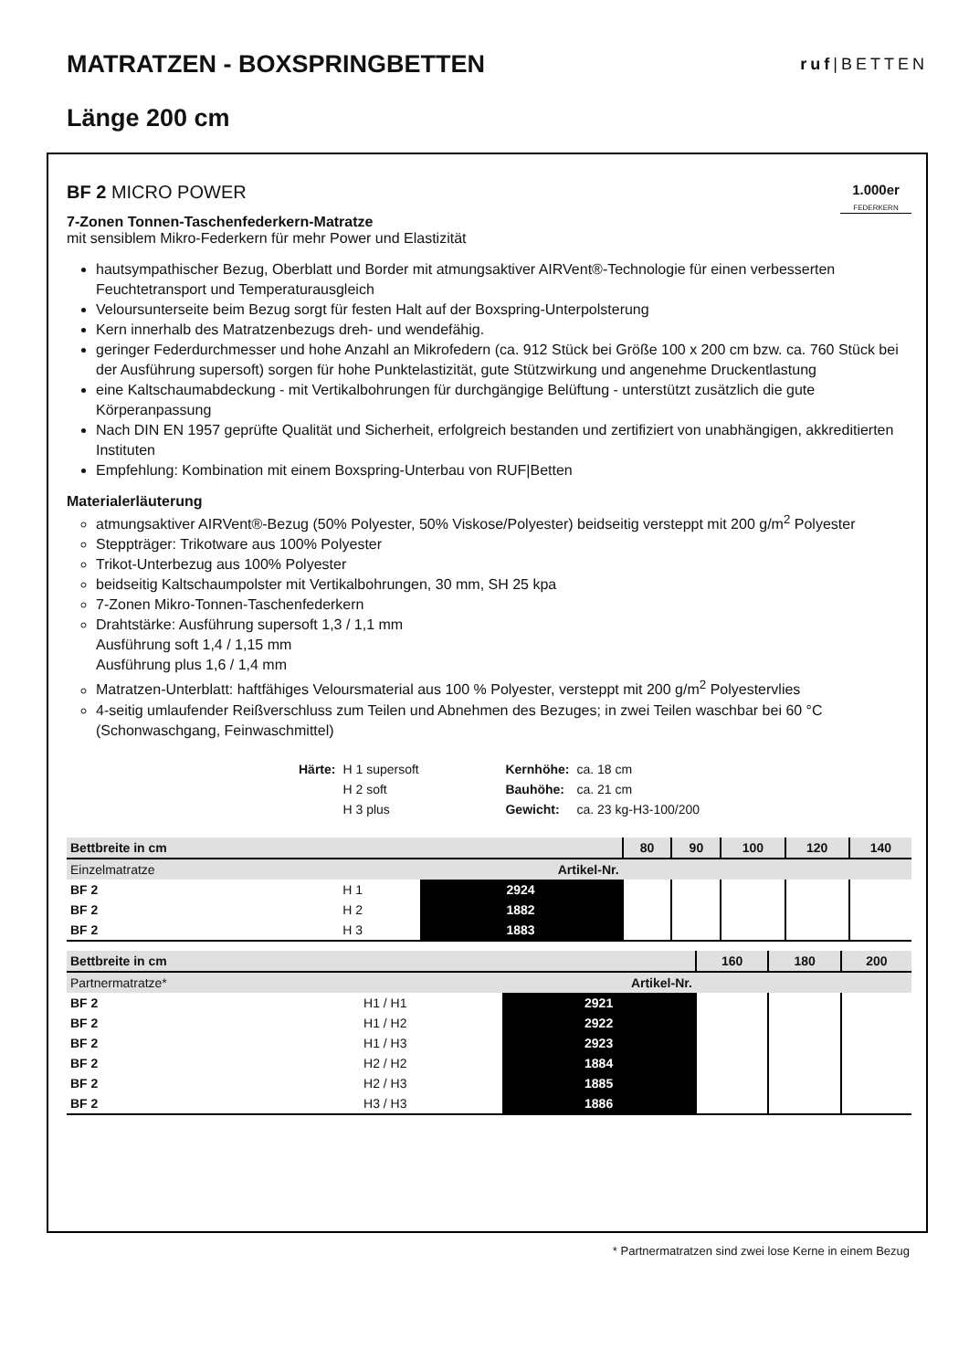MATRATZEN - BOXSPRINGBETTEN
ruf|BETTEN
Länge 200 cm
BF 2 MICRO POWER
1.000er
FEDERKERN
7-Zonen Tonnen-Taschenfederkern-Matratze
mit sensiblem Mikro-Federkern für mehr Power und Elastizität
hautsympathischer Bezug, Oberblatt und Border mit atmungsaktiver AIRVent®-Technologie für einen verbesserten Feuchtetransport und Temperaturausgleich
Veloursunterseite beim Bezug sorgt für festen Halt auf der Boxspring-Unterpolsterung
Kern innerhalb des Matratzenbezugs dreh- und wendefähig.
geringer Federdurchmesser und hohe Anzahl an Mikrofedern (ca. 912 Stück bei Größe 100 x 200 cm bzw. ca. 760 Stück bei der Ausführung supersoft) sorgen für hohe Punktelastizität, gute Stützwirkung und angenehme Druckentlastung
eine Kaltschaumabdeckung - mit Vertikalbohrungen für durchgängige Belüftung - unterstützt zusätzlich die gute Körperanpassung
Nach DIN EN 1957 geprüfte Qualität und Sicherheit, erfolgreich bestanden und zertifiziert von unabhängigen, akkreditierten Instituten
Empfehlung: Kombination mit einem Boxspring-Unterbau von RUF|Betten
Materialerläuterung
atmungsaktiver AIRVent®-Bezug (50% Polyester, 50% Viskose/Polyester) beidseitig versteppt mit 200 g/m<sup>2</sup> Polyester
Steppträger: Trikotware aus 100% Polyester
Trikot-Unterbezug aus 100% Polyester
beidseitig Kaltschaumpolster mit Vertikalbohrungen, 30 mm, SH 25 kpa
7-Zonen Mikro-Tonnen-Taschenfederkern
Drahtstärke: Ausführung supersoft 1,3 / 1,1 mm
Ausführung soft 1,4 / 1,15 mm
Ausführung plus 1,6 / 1,4 mm
Matratzen-Unterblatt: haftfähiges Veloursmaterial aus 100 % Polyester, versteppt mit 200 g/m<sup>2</sup> Polyestervlies
4-seitig umlaufender Reißverschluss zum Teilen und Abnehmen des Bezuges; in zwei Teilen waschbar bei 60 °C (Schonwaschgang, Feinwaschmittel)
| Härte: | H 1 supersoft | Kernhöhe: | ca. 18 cm |
| | H 2 soft | Bauhöhe: | ca. 21 cm |
| | H 3 plus | Gewicht: | ca. 23 kg-H3-100/200 |
| Bettbreite in cm | | | 80 | 90 | 100 | 120 | 140 |
| Einzelmatratze | | Artikel-Nr. | | | | | |
| BF 2 | H 1 | 2924 | | | | | |
| BF 2 | H 2 | 1882 | | | | | |
| BF 2 | H 3 | 1883 | | | | | |
| Bettbreite in cm | | | 160 | 180 | 200 |
| Partnermatratze* | | Artikel-Nr. | | | |
| BF 2 | H1 / H1 | 2921 | | | |
| BF 2 | H1 / H2 | 2922 | | | |
| BF 2 | H1 / H3 | 2923 | | | |
| BF 2 | H2 / H2 | 1884 | | | |
| BF 2 | H2 / H3 | 1885 | | | |
| BF 2 | H3 / H3 | 1886 | | | |
* Partnermatratzen sind zwei lose Kerne in einem Bezug